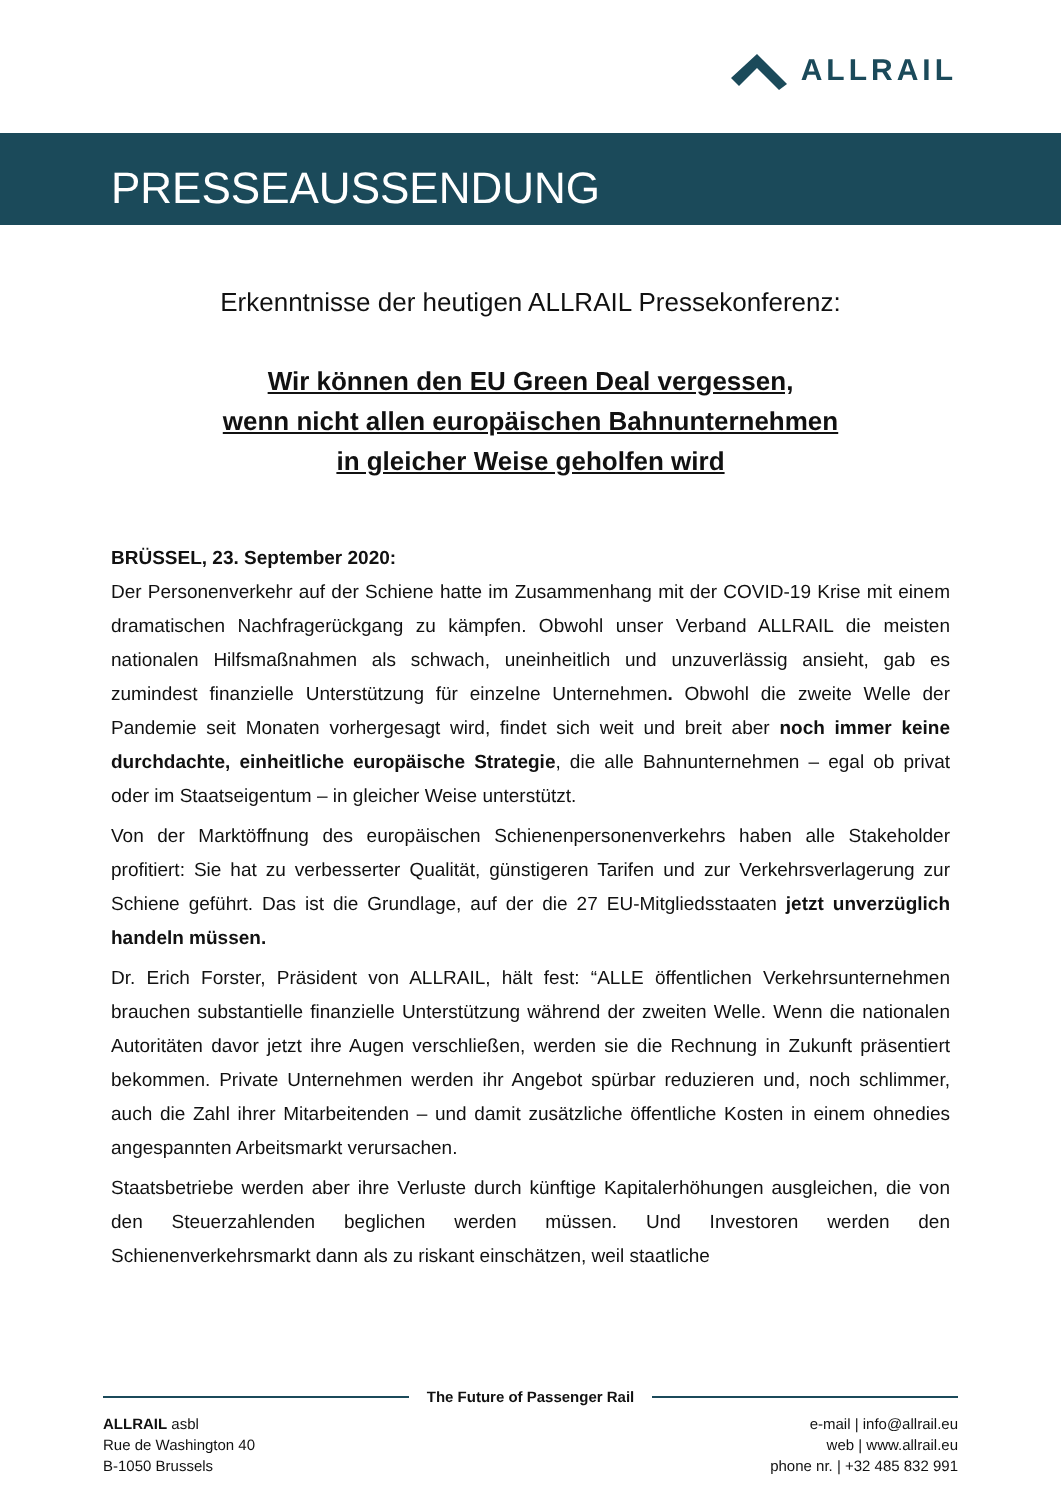ALLRAIL
PRESSEAUSSENDUNG
Erkenntnisse der heutigen ALLRAIL Pressekonferenz:
Wir können den EU Green Deal vergessen,
wenn nicht allen europäischen Bahnunternehmen
in gleicher Weise geholfen wird
BRÜSSEL, 23. September 2020:
Der Personenverkehr auf der Schiene hatte im Zusammenhang mit der COVID-19 Krise mit einem dramatischen Nachfragerückgang zu kämpfen. Obwohl unser Verband ALLRAIL die meisten nationalen Hilfsmaßnahmen als schwach, uneinheitlich und unzuverlässig ansieht, gab es zumindest finanzielle Unterstützung für einzelne Unternehmen. Obwohl die zweite Welle der Pandemie seit Monaten vorhergesagt wird, findet sich weit und breit aber noch immer keine durchdachte, einheitliche europäische Strategie, die alle Bahnunternehmen – egal ob privat oder im Staatseigentum – in gleicher Weise unterstützt.
Von der Marktöffnung des europäischen Schienenpersonenverkehrs haben alle Stakeholder profitiert: Sie hat zu verbesserter Qualität, günstigeren Tarifen und zur Verkehrsverlagerung zur Schiene geführt. Das ist die Grundlage, auf der die 27 EU-Mitgliedsstaaten jetzt unverzüglich handeln müssen.
Dr. Erich Forster, Präsident von ALLRAIL, hält fest: “ALLE öffentlichen Verkehrsunternehmen brauchen substantielle finanzielle Unterstützung während der zweiten Welle. Wenn die nationalen Autoritäten davor jetzt ihre Augen verschließen, werden sie die Rechnung in Zukunft präsentiert bekommen. Private Unternehmen werden ihr Angebot spürbar reduzieren und, noch schlimmer, auch die Zahl ihrer Mitarbeitenden – und damit zusätzliche öffentliche Kosten in einem ohnedies angespannten Arbeitsmarkt verursachen.
Staatsbetriebe werden aber ihre Verluste durch künftige Kapitalerhöhungen ausgleichen, die von den Steuerzahlenden beglichen werden müssen. Und Investoren werden den Schienenverkehrsmarkt dann als zu riskant einschätzen, weil staatliche
The Future of Passenger Rail
ALLRAIL asbl
Rue de Washington 40
B-1050 Brussels
e-mail | info@allrail.eu
web | www.allrail.eu
phone nr. | +32 485 832 991